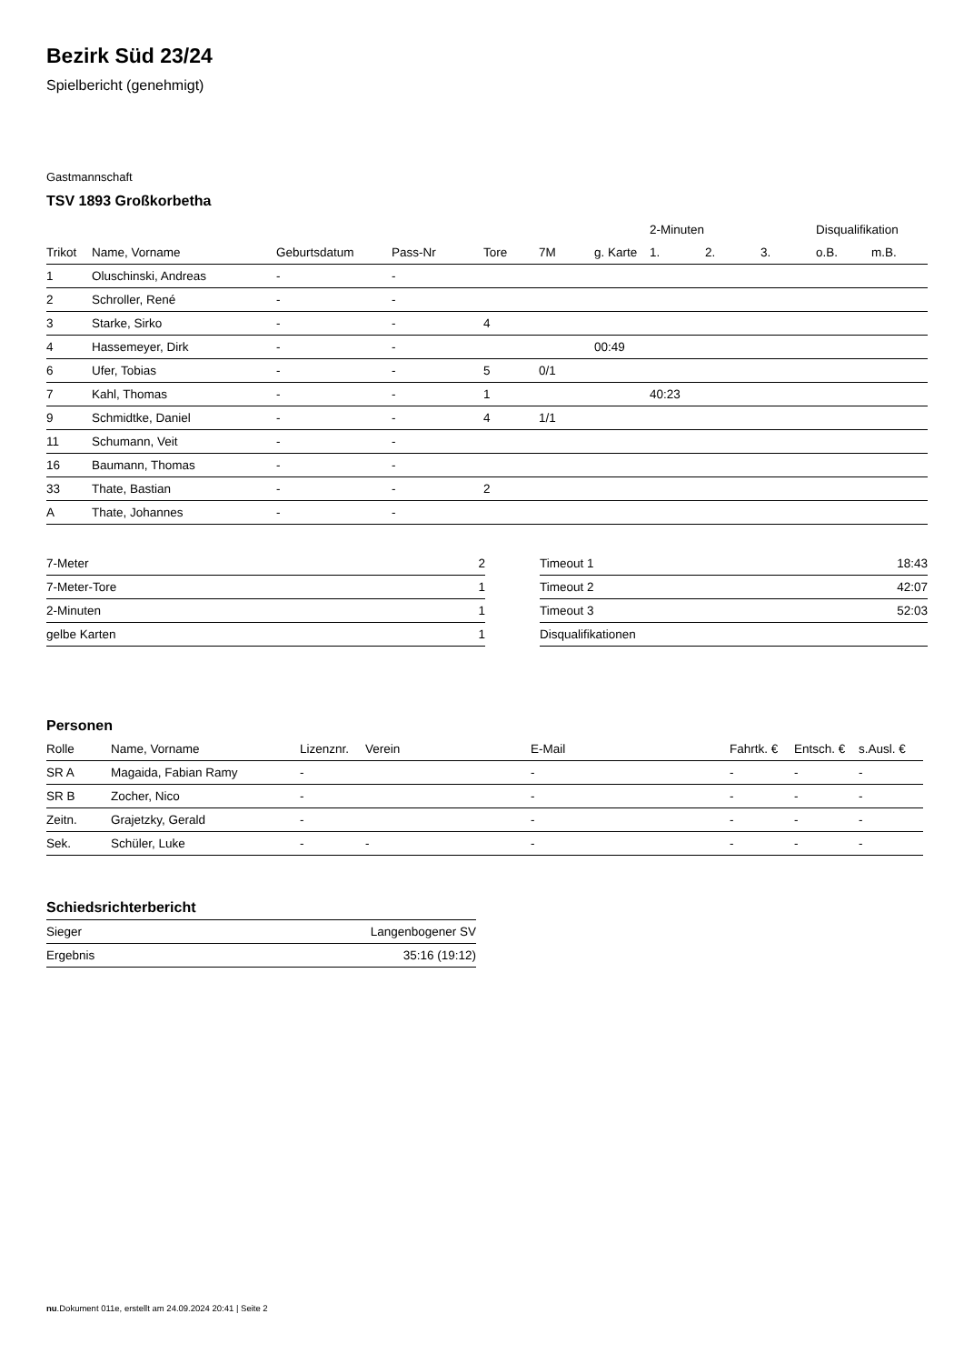Bezirk Süd 23/24
Spielbericht (genehmigt)
Gastmannschaft
TSV 1893 Großkorbetha
| | | | | | | | 2-Minuten | | | Disqualifikation | |
| --- | --- | --- | --- | --- | --- | --- | --- | --- | --- | --- | --- |
| Trikot | Name, Vorname | Geburtsdatum | Pass-Nr | Tore | 7M | g. Karte | 1. | 2. | 3. | o.B. | m.B. |
| 1 | Oluschinski, Andreas | - | - | | | | | | | | |
| 2 | Schroller, René | - | - | | | | | | | | |
| 3 | Starke, Sirko | - | - | 4 | | | | | | | |
| 4 | Hassemeyer, Dirk | - | - | | | 00:49 | | | | | |
| 6 | Ufer, Tobias | - | - | 5 | 0/1 | | | | | | |
| 7 | Kahl, Thomas | - | - | 1 | | | 40:23 | | | | |
| 9 | Schmidtke, Daniel | - | - | 4 | 1/1 | | | | | | |
| 11 | Schumann, Veit | - | - | | | | | | | | |
| 16 | Baumann, Thomas | - | - | | | | | | | | |
| 33 | Thate, Bastian | - | - | 2 | | | | | | | |
| A | Thate, Johannes | - | - | | | | | | | | |
| 7-Meter | 2 |
| 7-Meter-Tore | 1 |
| 2-Minuten | 1 |
| gelbe Karten | 1 |
| Timeout 1 | 18:43 |
| Timeout 2 | 42:07 |
| Timeout 3 | 52:03 |
| Disqualifikationen | |
Personen
| Rolle | Name, Vorname | Lizenznr. | Verein | E-Mail | Fahrtk. € | Entsch. € | s.Ausl. € |
| --- | --- | --- | --- | --- | --- | --- | --- |
| SR A | Magaida, Fabian Ramy | - | | - | - | - | - |
| SR B | Zocher, Nico | - | | - | - | - | - |
| Zeitn. | Grajetzky, Gerald | - | | - | - | - | - |
| Sek. | Schüler, Luke | - | - | - | - | - | - |
Schiedsrichterbericht
| Sieger | Langenbogener SV |
| Ergebnis | 35:16 (19:12) |
nu.Dokument 011e, erstellt am 24.09.2024 20:41 | Seite 2